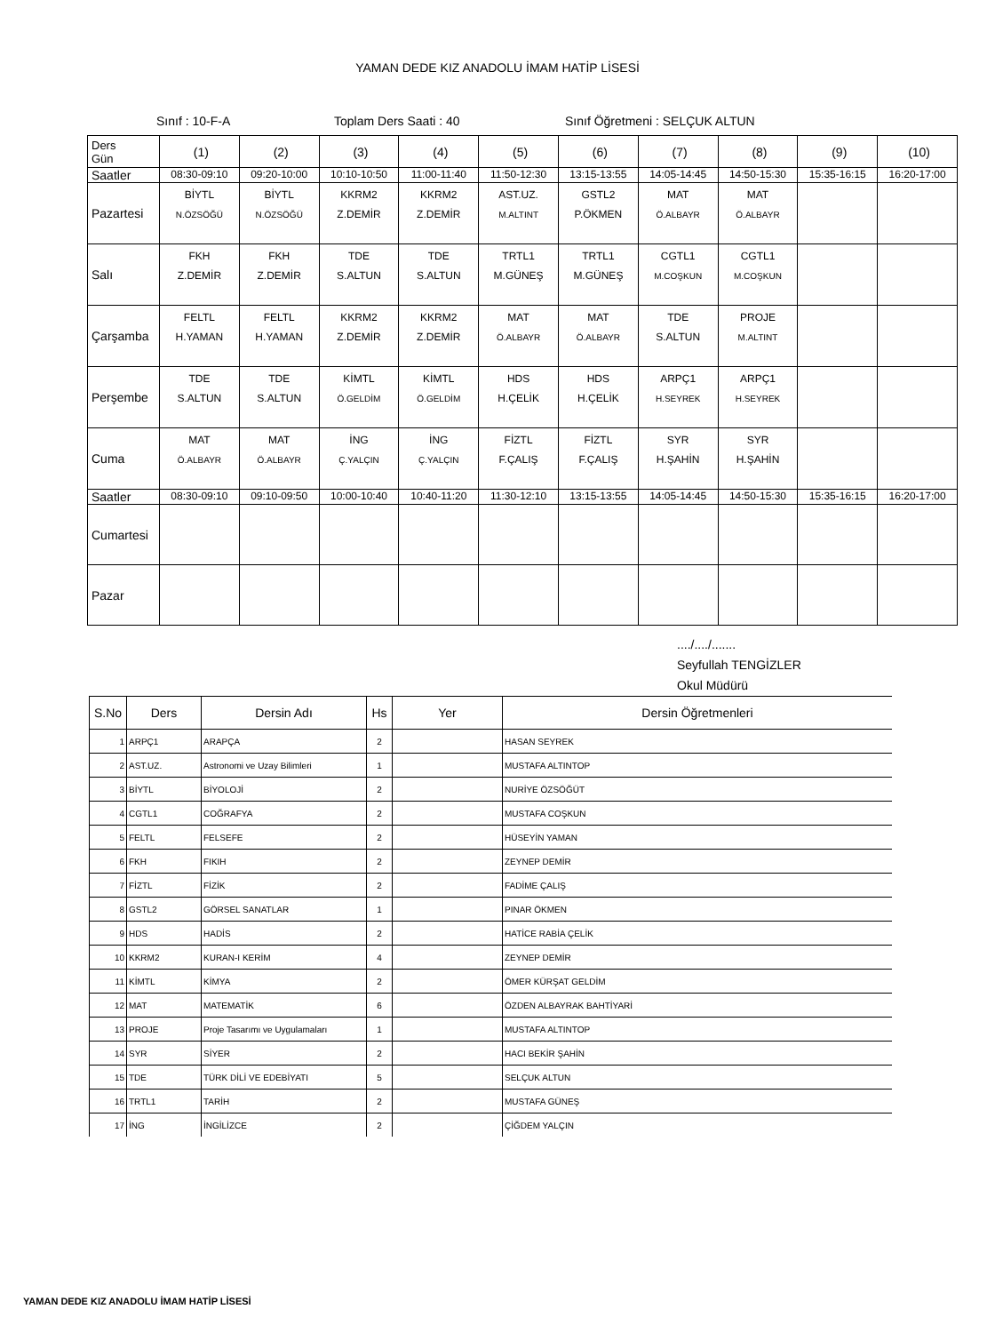YAMAN DEDE KIZ ANADOLU İMAM HATİP LİSESİ
Sınıf : 10-F-A Toplam Ders Saati : 40 Sınıf Öğretmeni : SELÇUK ALTUN
| Ders Gün | (1) | (2) | (3) | (4) | (5) | (6) | (7) | (8) | (9) | (10) |
| Saatler | 08:30-09:10 | 09:20-10:00 | 10:10-10:50 | 11:00-11:40 | 11:50-12:30 | 13:15-13:55 | 14:05-14:45 | 14:50-15:30 | 15:35-16:15 | 16:20-17:00 |
| Pazartesi | BİYTL N.ÖZSÖĞÜ | BİYTL N.ÖZSÖĞÜ | KKRM2 Z.DEMİR | KKRM2 Z.DEMİR | AST.UZ. M.ALTINT | GSTL2 P.ÖKMEN | MAT Ö.ALBAYR | MAT Ö.ALBAYR | | |
| Salı | FKH Z.DEMİR | FKH Z.DEMİR | TDE S.ALTUN | TDE S.ALTUN | TRTL1 M.GÜNEŞ | TRTL1 M.GÜNEŞ | CGTL1 M.COŞKUN | CGTL1 M.COŞKUN | | |
| Çarşamba | FELTL H.YAMAN | FELTL H.YAMAN | KKRM2 Z.DEMİR | KKRM2 Z.DEMİR | MAT Ö.ALBAYR | MAT Ö.ALBAYR | TDE S.ALTUN | PROJE M.ALTINT | | |
| Perşembe | TDE S.ALTUN | TDE S.ALTUN | KİMTL Ö.GELDİM | KİMTL Ö.GELDİM | HDS H.ÇELİK | HDS H.ÇELİK | ARPÇ1 H.SEYREK | ARPÇ1 H.SEYREK | | |
| Cuma | MAT Ö.ALBAYR | MAT Ö.ALBAYR | İNG Ç.YALÇIN | İNG Ç.YALÇIN | FİZTL F.ÇALIŞ | FİZTL F.ÇALIŞ | SYR H.ŞAHİN | SYR H.ŞAHİN | | |
| Saatler | 08:30-09:10 | 09:10-09:50 | 10:00-10:40 | 10:40-11:20 | 11:30-12:10 | 13:15-13:55 | 14:05-14:45 | 14:50-15:30 | 15:35-16:15 | 16:20-17:00 |
| Cumartesi | | | | | | | | | | |
| Pazar | | | | | | | | | | |
..../..../.......
Seyfullah TENGİZLER
Okul Müdürü
| S.No | Ders | Dersin Adı | Hs | Yer | Dersin Öğretmenleri |
| --- | --- | --- | --- | --- | --- |
| 1 | ARPÇ1 | ARAPÇA | 2 | | HASAN SEYREK |
| 2 | AST.UZ. | Astronomi ve Uzay Bilimleri | 1 | | MUSTAFA ALTINTOP |
| 3 | BİYTL | BİYOLOJİ | 2 | | NURİYE ÖZSÖĞÜT |
| 4 | CGTL1 | COĞRAFYA | 2 | | MUSTAFA COŞKUN |
| 5 | FELTL | FELSEFE | 2 | | HÜSEYİN YAMAN |
| 6 | FKH | FIKIH | 2 | | ZEYNEP DEMİR |
| 7 | FİZTL | FİZİK | 2 | | FADİME ÇALIŞ |
| 8 | GSTL2 | GÖRSEL SANATLAR | 1 | | PINAR ÖKMEN |
| 9 | HDS | HADİS | 2 | | HATİCE RABİA ÇELİK |
| 10 | KKRM2 | KURAN-I KERİM | 4 | | ZEYNEP DEMİR |
| 11 | KİMTL | KİMYA | 2 | | ÖMER KÜRŞAT GELDİM |
| 12 | MAT | MATEMATİK | 6 | | ÖZDEN ALBAYRAK BAHTİYARİ |
| 13 | PROJE | Proje Tasarımı ve Uygulamaları | 1 | | MUSTAFA ALTINTOP |
| 14 | SYR | SİYER | 2 | | HACI BEKİR ŞAHİN |
| 15 | TDE | TÜRK DİLİ VE EDEBİYATI | 5 | | SELÇUK ALTUN |
| 16 | TRTL1 | TARİH | 2 | | MUSTAFA GÜNEŞ |
| 17 | İNG | İNGİLİZCE | 2 | | ÇİĞDEM YALÇIN |
YAMAN DEDE KIZ ANADOLU İMAM HATİP LİSESİ